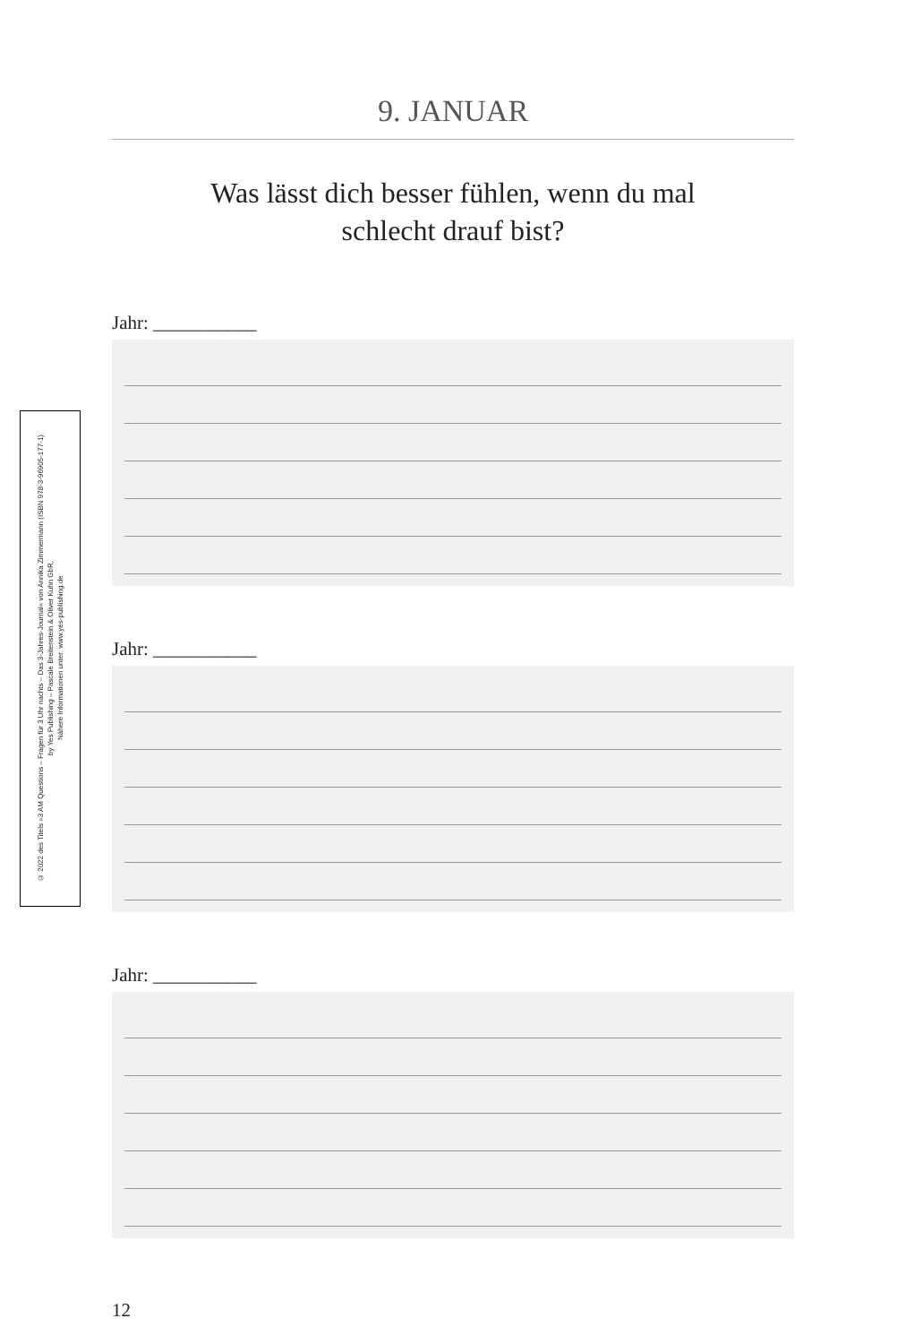© 2022 des Titels »3 AM Questions – Fragen für 3 Uhr nachts – Das 3-Jahres-Journal« von Annika Zimmermann (ISBN 978-3-96905-177-1)
by Yes Publishing – Pascale Breitenstein & Oliver Kuhn GbR,
Nähere Informationen unter: www.yes-publishing.de
9. JANUAR
Was lässt dich besser fühlen, wenn du mal
schlecht drauf bist?
Jahr: ___________
Jahr: ___________
Jahr: ___________
12